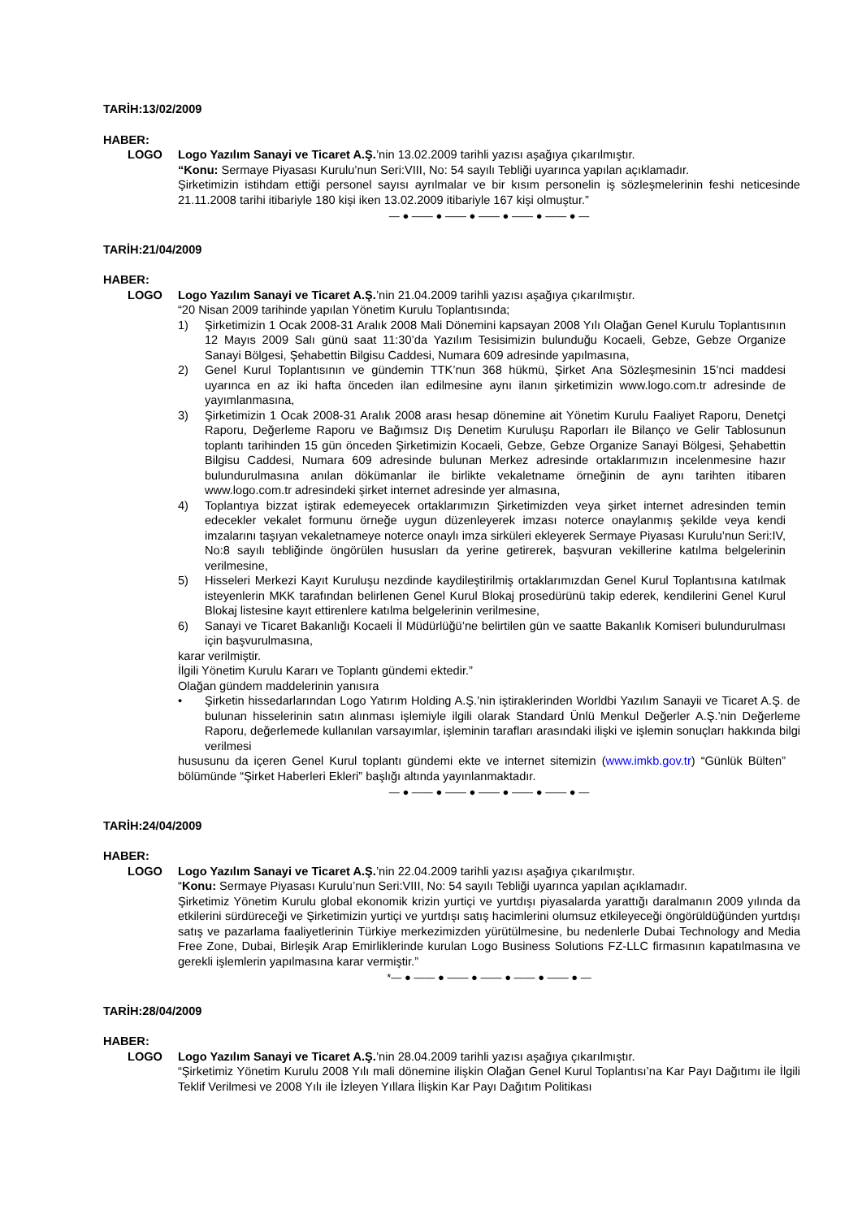TARİH:13/02/2009
HABER:
LOGO Logo Yazılım Sanayi ve Ticaret A.Ş.’nin 13.02.2009 tarihli yazısı aşağıya çıkarılmıştır.
“Konu: Sermaye Piyasası Kurulu’nun Seri:VIII, No: 54 sayılı Tebliği uyarınca yapılan açıklamadır.
Şirketimizin istihdam ettiği personel sayısı ayrılmalar ve bir kısım personelin iş sözleşmelerinin feshi neticesinde 21.11.2008 tarihi itibariyle 180 kişi iken 13.02.2009 itibariyle 167 kişi olmuştur.”
— ● —— ● —— ● —— ● —— ● —— ● —
TARİH:21/04/2009
HABER:
LOGO Logo Yazılım Sanayi ve Ticaret A.Ş.’nin 21.04.2009 tarihli yazısı aşağıya çıkarılmıştır.
“20 Nisan 2009 tarihinde yapılan Yönetim Kurulu Toplantısında;
1) Şirketimizin 1 Ocak 2008-31 Aralık 2008 Mali Dönemini kapsayan 2008 Yılı Olağan Genel Kurulu Toplantısının 12 Mayıs 2009 Salı günü saat 11:30’da Yazılım Tesisimizin bulunduğu Kocaeli, Gebze, Gebze Organize Sanayi Bölgesi, Şehabettin Bilgisu Caddesi, Numara 609 adresinde yapılmasına,
2) Genel Kurul Toplantısının ve gündemin TTK’nun 368 hükmü, Şirket Ana Sözleşmesinin 15’nci maddesi uyarınca en az iki hafta önceden ilan edilmesine aynı ilanın şirketimizin www.logo.com.tr adresinde de yayımlanmasına,
3) Şirketimizin 1 Ocak 2008-31 Aralık 2008 arası hesap dönemine ait Yönetim Kurulu Faaliyet Raporu, Denetçi Raporu, Değerleme Raporu ve Bağımsız Dış Denetim Kuruluşu Raporları ile Bilanço ve Gelir Tablosunun toplantı tarihinden 15 gün önceden Şirketimizin Kocaeli, Gebze, Gebze Organize Sanayi Bölgesi, Şehabettin Bilgisu Caddesi, Numara 609 adresinde bulunan Merkez adresinde ortaklarımızın incelenmesine hazır bulundurulmasına anılan dökümanlar ile birlikte vekaletname örneğinin de aynı tarihten itibaren www.logo.com.tr adresindeki şirket internet adresinde yer almasına,
4) Toplantıya bizzat iştirak edemeyecek ortaklarımızın Şirketimizden veya şirket internet adresinden temin edecekler vekalet formunu örneğe uygun düzenleyerek imzası noterce onaylanmış şekilde veya kendi imzalarını taşıyan vekaletnameye noterce onaylı imza sirküleri ekleyerek Sermaye Piyasası Kurulu’nun Seri:IV, No:8 sayılı tebliğinde öngörülen hususları da yerine getirerek, başvuran vekillerine katılma belgelerinin verilmesine,
5) Hisseleri Merkezi Kayıt Kuruluşu nezdinde kaydileştirilmiş ortaklarımızdan Genel Kurul Toplantısına katılmak isteyenlerin MKK tarafından belirlenen Genel Kurul Blokaj prosedürünü takip ederek, kendilerini Genel Kurul Blokaj listesine kayıt ettirenlere katılma belgelerinin verilmesine,
6) Sanayi ve Ticaret Bakanlığı Kocaeli İl Müdürlüğü’ne belirtilen gün ve saatte Bakanlık Komiseri bulundurulması için başvurulmasına,
karar verilmiştir.
İlgili Yönetim Kurulu Kararı ve Toplantı gündemi ektedir.”
Olağan gündem maddelerinin yanısıra
• Şirketin hissedarlarından Logo Yatırım Holding A.Ş.’nin iştiraklerinden Worldbi Yazılım Sanayii ve Ticaret A.Ş. de bulunan hisselerinin satın alınması işlemiyle ilgili olarak Standard Ünlü Menkul Değerler A.Ş.’nin Değerleme Raporu, değerlemede kullanılan varsayımlar, işleminin tarafları arasındaki ilişki ve işlemin sonuçları hakkında bilgi verilmesi
hususunu da içeren Genel Kurul toplantı gündemi ekte ve internet sitemizin (www.imkb.gov.tr) “Günlük Bülten” bölümünde “Şirket Haberleri Ekleri” başlığı altında yayınlanmaktadır.
— ● —— ● —— ● —— ● —— ● —— ● —
TARİH:24/04/2009
HABER:
LOGO Logo Yazılım Sanayi ve Ticaret A.Ş.’nin 22.04.2009 tarihli yazısı aşağıya çıkarılmıştır.
“Konu: Sermaye Piyasası Kurulu’nun Seri:VIII, No: 54 sayılı Tebliği uyarınca yapılan açıklamadır.
Şirketimiz Yönetim Kurulu global ekonomik krizin yurtiçi ve yurtdışı piyasalarda yarattığı daralmanın 2009 yılında da etkilerini sürdüreceği ve Şirketimizin yurtiçi ve yurtdışı satış hacimlerini olumsuz etkileyeceği öngörüldüğünden yurtdışı satış ve pazarlama faaliyetlerinin Türkiye merkezimizden yürütülmesine, bu nedenlerle Dubai Technology and Media Free Zone, Dubai, Birleşik Arap Emirliklerinde kurulan Logo Business Solutions FZ-LLC firmasının kapatılmasına ve gerekli işlemlerin yapılmasına karar vermiştir.”
*— ● —— ● —— ● —— ● —— ● —— ● —
TARİH:28/04/2009
HABER:
LOGO Logo Yazılım Sanayi ve Ticaret A.Ş.’nin 28.04.2009 tarihli yazısı aşağıya çıkarılmıştır.
“Şirketimiz Yönetim Kurulu 2008 Yılı mali dönemine ilişkin Olağan Genel Kurul Toplantısı’na Kar Payı Dağıtımı ile İlgili Teklif Verilmesi ve 2008 Yılı ile İzleyen Yıllara İlişkin Kar Payı Dağıtım Politikası